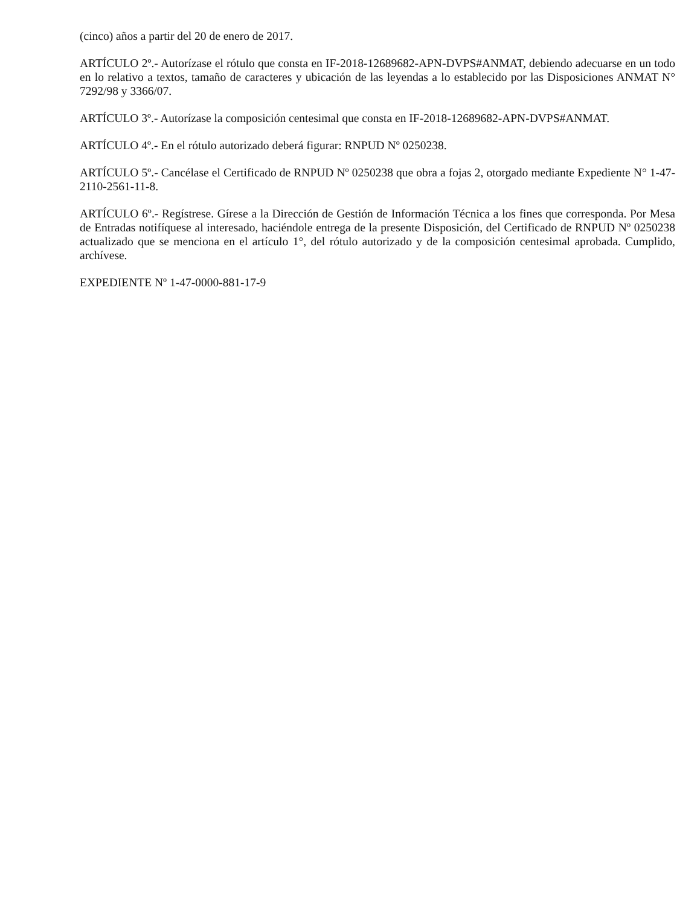(cinco) años a partir del 20 de enero de 2017.
ARTÍCULO 2º.- Autorízase el rótulo que consta en IF-2018-12689682-APN-DVPS#ANMAT, debiendo adecuarse en un todo en lo relativo a textos, tamaño de caracteres y ubicación de las leyendas a lo establecido por las Disposiciones ANMAT N° 7292/98 y 3366/07.
ARTÍCULO 3º.- Autorízase la composición centesimal que consta en IF-2018-12689682-APN-DVPS#ANMAT.
ARTÍCULO 4º.- En el rótulo autorizado deberá figurar: RNPUD Nº 0250238.
ARTÍCULO 5º.- Cancélase el Certificado de RNPUD Nº 0250238 que obra a fojas 2, otorgado mediante Expediente N° 1-47-2110-2561-11-8.
ARTÍCULO 6º.- Regístrese. Gírese a la Dirección de Gestión de Información Técnica a los fines que corresponda. Por Mesa de Entradas notifíquese al interesado, haciéndole entrega de la presente Disposición, del Certificado de RNPUD Nº 0250238 actualizado que se menciona en el artículo 1°, del rótulo autorizado y de la composición centesimal aprobada. Cumplido, archívese.
EXPEDIENTE Nº 1-47-0000-881-17-9